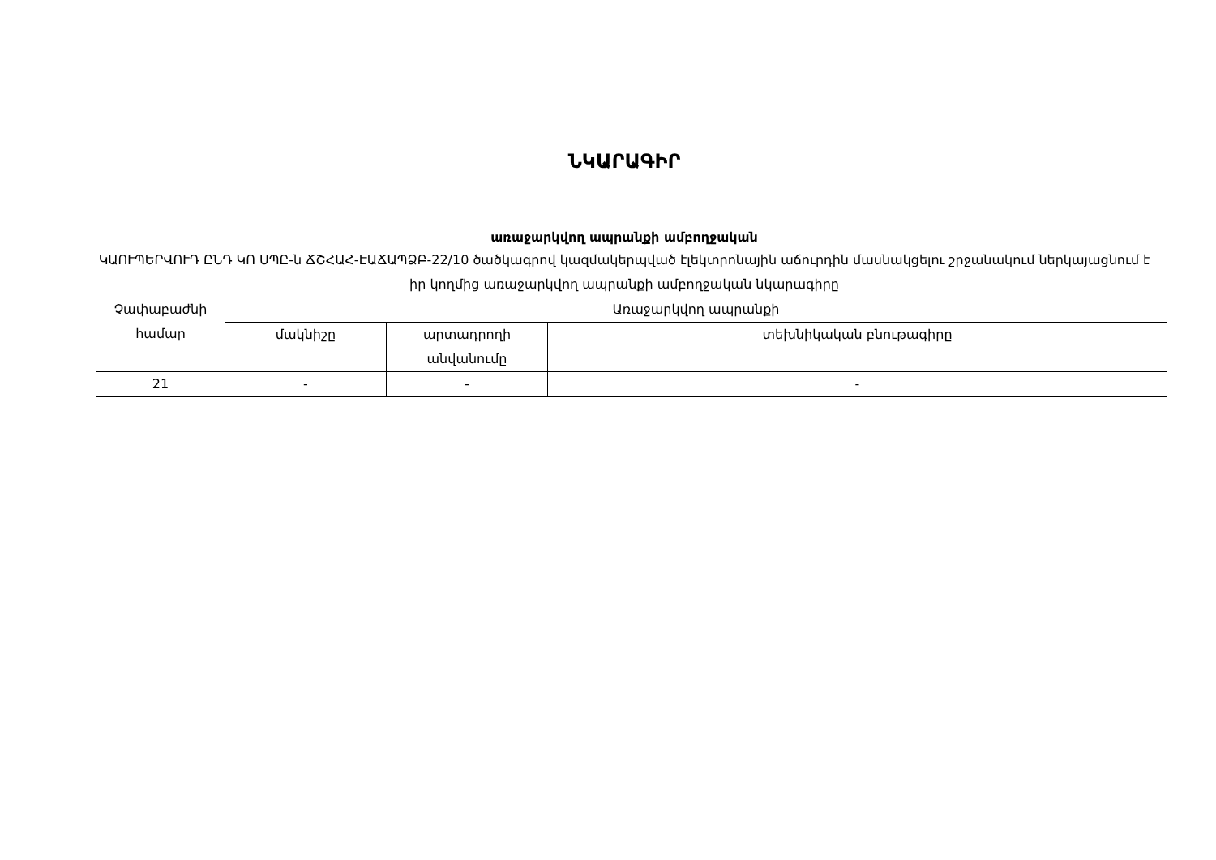ՆԿԱՐԱԳԻՐ
առաջարկվող ապրանքի ամբողջական
ԿԱՈՒՊԵՐՎՈՒԴ ԸՆԴ ԿՈ ՍՊԸ-ն ՃՇՀԱՀ-ԷԱՃԱՊՁԲ-22/10 ծածկագրով կազմակերպված էլեկտրոնային աճուրդին մասնակցելու շրջանակում ներկայացնում է իր կողմից առաջարկվող ապրանքի ամբողջական նկարագիրը
| Չափաբաժնի համար | Առաջարկվող ապրանքի | | |
| --- | --- | --- | --- |
| | մակնիշը | արտադրողի անվանումը | տեխնիկական բնութագիրը |
| 21 | - | - | - |